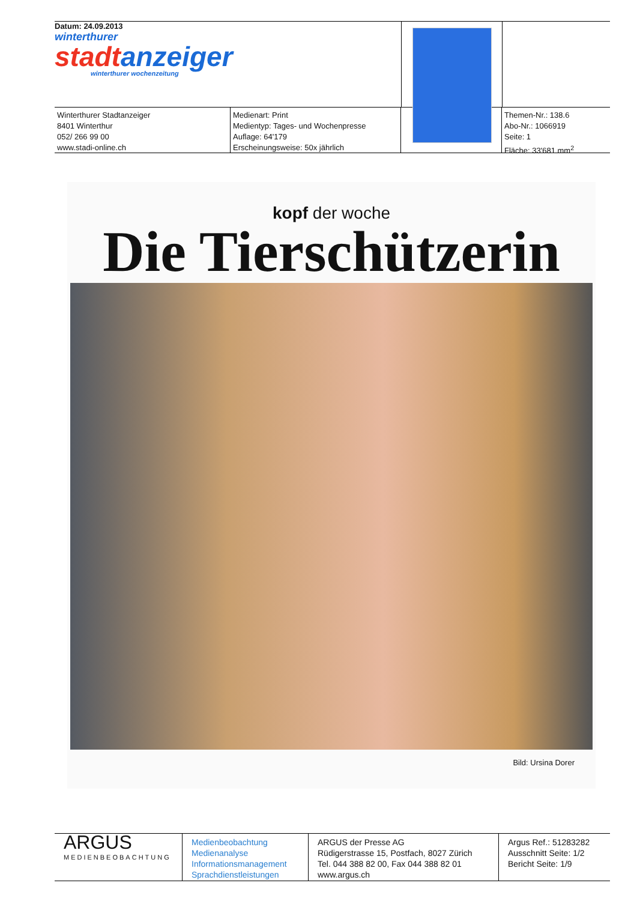Datum: 24.09.2013
winterthurer
stadtanzeiger
winterthurer wochenzeitung
Winterthurer Stadtanzeiger
8401 Winterthur
052/ 266 99 00
www.stadi-online.ch
Medienart: Print
Medientyp: Tages- und Wochenpresse
Auflage: 64'179
Erscheinungsweise: 50x jährlich
Themen-Nr.: 138.6
Abo-Nr.: 1066919
Seite: 1
Fläche: 33'681 mm<sup>2</sup>
kopf der woche
Die Tierschützerin
Bild: Ursina Dorer
ARGUS
MEDIENBEOBACHTUNG
Medienbeobachtung
Medienanalyse
Informationsmanagement
Sprachdienstleistungen
ARGUS der Presse AG
Rüdigerstrasse 15, Postfach, 8027 Zürich
Tel. 044 388 82 00, Fax 044 388 82 01
www.argus.ch
Argus Ref.: 51283282
Ausschnitt Seite: 1/2
Bericht Seite: 1/9